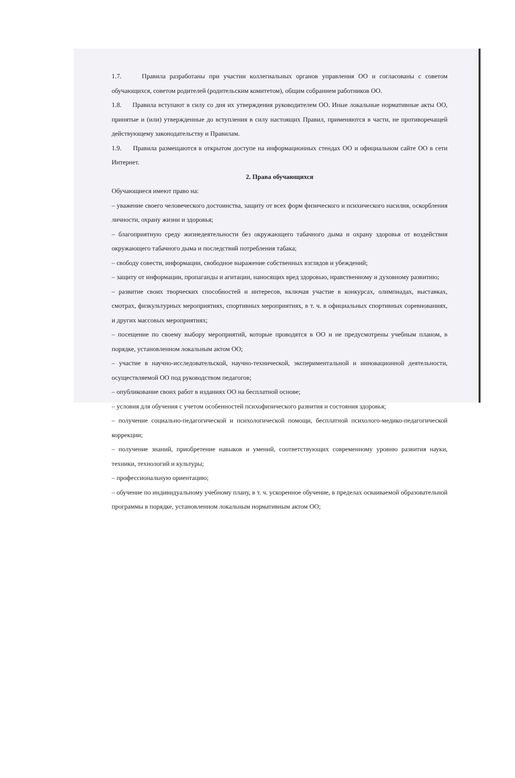1.7. Правила разработаны при участии коллегиальных органов управления ОО и согласованы с советом обучающихся, советом родителей (родительским комитетом), общим собранием работников ОО.
1.8. Правила вступают в силу со дня их утверждения руководителем ОО. Иные локальные нормативные акты ОО, принятые и (или) утвержденные до вступления в силу настоящих Правил, применяются в части, не противоречащей действующему законодательству и Правилам.
1.9. Правила размещаются в открытом доступе на информационных стендах ОО и официальном сайте ОО в сети Интернет.
2. Права обучающихся
Обучающиеся имеют право на:
– уважение своего человеческого достоинства, защиту от всех форм физического и психического насилия, оскорбления личности, охрану жизни и здоровья;
– благоприятную среду жизнедеятельности без окружающего табачного дыма и охрану здоровья от воздействия окружающего табачного дыма и последствий потребления табака;
– свободу совести, информации, свободное выражение собственных взглядов и убеждений;
– защиту от информации, пропаганды и агитации, наносящих вред здоровью, нравственному и духовному развитию;
– развитие своих творческих способностей и интересов, включая участие в конкурсах, олимпиадах, выставках, смотрах, физкультурных мероприятиях, спортивных мероприятиях, в т. ч. в официальных спортивных соревнованиях, и других массовых мероприятиях;
– посещение по своему выбору мероприятий, которые проводятся в ОО и не предусмотрены учебным планом, в порядке, установленном локальным актом ОО;
– участие в научно-исследовательской, научно-технической, экспериментальной и инновационной деятельности, осуществляемой ОО под руководством педагогов;
– опубликование своих работ в изданиях ОО на бесплатной основе;
– условия для обучения с учетом особенностей психофизического развития и состояния здоровья;
– получение социально-педагогической и психологической помощи, бесплатной психолого-медико-педагогической коррекции;
– получение знаний, приобретение навыков и умений, соответствующих современному уровню развития науки, техники, технологий и культуры;
– профессиональную ориентацию;
– обучение по индивидуальному учебному плану, в т. ч. ускоренное обучение, в пределах осваиваемой образовательной программы в порядке, установленном локальным нормативным актом ОО;